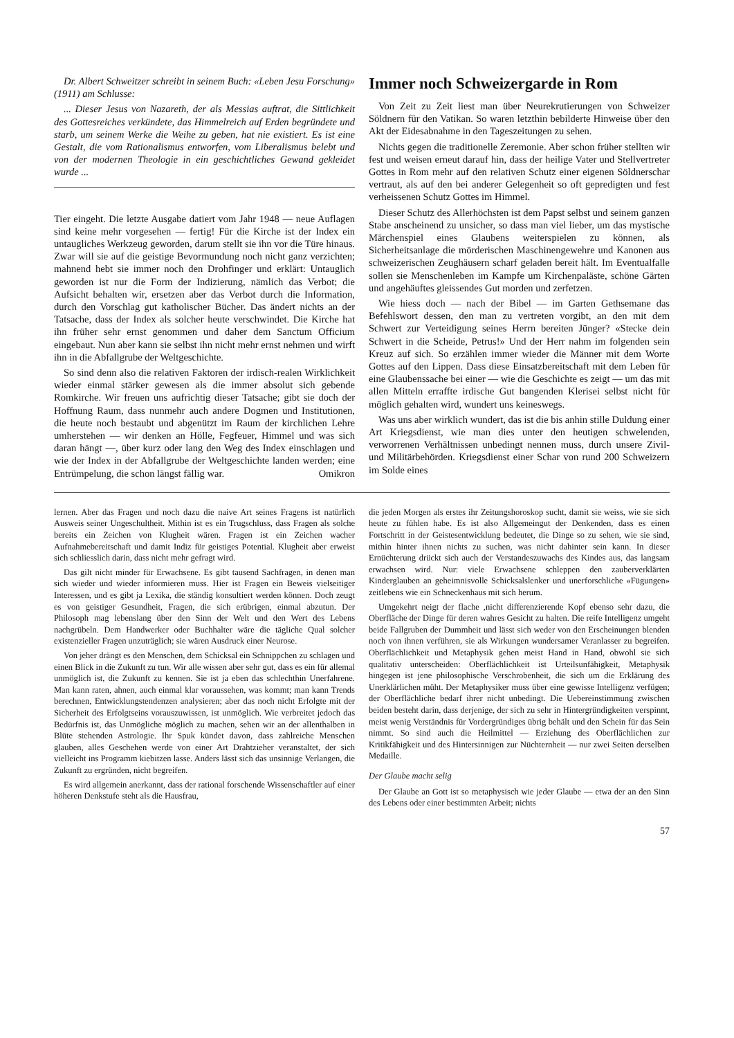Dr. Albert Schweitzer schreibt in seinem Buch: «Leben Jesu Forschung» (1911) am Schlusse:
... Dieser Jesus von Nazareth, der als Messias auftrat, die Sittlichkeit des Gottesreiches verkündete, das Himmelreich auf Erden begründete und starb, um seinem Werke die Weihe zu geben, hat nie existiert. Es ist eine Gestalt, die vom Rationalismus entworfen, vom Liberalismus belebt und von der modernen Theologie in ein geschichtliches Gewand gekleidet wurde ...
Tier eingeht. Die letzte Ausgabe datiert vom Jahr 1948 — neue Auflagen sind keine mehr vorgesehen — fertig! Für die Kirche ist der Index ein untaugliches Werkzeug geworden, darum stellt sie ihn vor die Türe hinaus. Zwar will sie auf die geistige Bevormundung noch nicht ganz verzichten; mahnend hebt sie immer noch den Drohfinger und erklärt: Untauglich geworden ist nur die Form der Indizierung, nämlich das Verbot; die Aufsicht behalten wir, ersetzen aber das Verbot durch die Information, durch den Vorschlag gut katholischer Bücher. Das ändert nichts an der Tatsache, dass der Index als solcher heute verschwindet. Die Kirche hat ihn früher sehr ernst genommen und daher dem Sanctum Officium eingebaut. Nun aber kann sie selbst ihn nicht mehr ernst nehmen und wirft ihn in die Abfallgrube der Weltgeschichte.
So sind denn also die relativen Faktoren der irdisch-realen Wirklichkeit wieder einmal stärker gewesen als die immer absolut sich gebende Romkirche. Wir freuen uns aufrichtig dieser Tatsache; gibt sie doch der Hoffnung Raum, dass nunmehr auch andere Dogmen und Institutionen, die heute noch bestaubt und abgenützt im Raum der kirchlichen Lehre umherstehen — wir denken an Hölle, Fegfeuer, Himmel und was sich daran hängt —, über kurz oder lang den Weg des Index einschlagen und wie der Index in der Abfallgrube der Weltgeschichte landen werden; eine Entrümpelung, die schon längst fällig war. Omikron
Immer noch Schweizergarde in Rom
Von Zeit zu Zeit liest man über Neurekrutierungen von Schweizer Söldnern für den Vatikan. So waren letzthin bebilderte Hinweise über den Akt der Eidesabnahme in den Tageszeitungen zu sehen.
Nichts gegen die traditionelle Zeremonie. Aber schon früher stellten wir fest und weisen erneut darauf hin, dass der heilige Vater und Stellvertreter Gottes in Rom mehr auf den relativen Schutz einer eigenen Söldnerschar vertraut, als auf den bei anderer Gelegenheit so oft gepredigten und fest verheissenen Schutz Gottes im Himmel.
Dieser Schutz des Allerhöchsten ist dem Papst selbst und seinem ganzen Stabe anscheinend zu unsicher, so dass man viel lieber, um das mystische Märchenspiel eines Glaubens weiterspielen zu können, als Sicherheitsanlage die mörderischen Maschinengewehre und Kanonen aus schweizerischen Zeughäusern scharf geladen bereit hält. Im Eventualfalle sollen sie Menschenleben im Kampfe um Kirchenpaläste, schöne Gärten und angehäuftes gleissendes Gut morden und zerfetzen.
Wie hiess doch — nach der Bibel — im Garten Gethsemane das Befehlswort dessen, den man zu vertreten vorgibt, an den mit dem Schwert zur Verteidigung seines Herrn bereiten Jünger? «Stecke dein Schwert in die Scheide, Petrus!» Und der Herr nahm im folgenden sein Kreuz auf sich. So erzählen immer wieder die Männer mit dem Worte Gottes auf den Lippen. Dass diese Einsatzbereitschaft mit dem Leben für eine Glaubenssache bei einer — wie die Geschichte es zeigt — um das mit allen Mitteln erraffte irdische Gut bangenden Klerisei selbst nicht für möglich gehalten wird, wundert uns keineswegs.
Was uns aber wirklich wundert, das ist die bis anhin stille Duldung einer Art Kriegsdienst, wie man dies unter den heutigen schwelenden, verworrenen Verhältnissen unbedingt nennen muss, durch unsere Zivil- und Militärbehörden. Kriegsdienst einer Schar von rund 200 Schweizern im Solde eines
lernen. Aber das Fragen und noch dazu die naive Art seines Fragens ist natürlich Ausweis seiner Ungeschultheit. Mithin ist es ein Trugschluss, dass Fragen als solche bereits ein Zeichen von Klugheit wären. Fragen ist ein Zeichen wacher Aufnahmebereitschaft und damit Indiz für geistiges Potential. Klugheit aber erweist sich schliesslich darin, dass nicht mehr gefragt wird.
Das gilt nicht minder für Erwachsene. Es gibt tausend Sachfragen, in denen man sich wieder und wieder informieren muss. Hier ist Fragen ein Beweis vielseitiger Interessen, und es gibt ja Lexika, die ständig konsultiert werden können. Doch zeugt es von geistiger Gesundheit, Fragen, die sich erübrigen, einmal abzutun. Der Philosoph mag lebenslang über den Sinn der Welt und den Wert des Lebens nachgrübeln. Dem Handwerker oder Buchhalter wäre die tägliche Qual solcher existenzieller Fragen unzuträglich; sie wären Ausdruck einer Neurose.
Von jeher drängt es den Menschen, dem Schicksal ein Schnippchen zu schlagen und einen Blick in die Zukunft zu tun. Wir alle wissen aber sehr gut, dass es ein für allemal unmöglich ist, die Zukunft zu kennen. Sie ist ja eben das schlechthin Unerfahrene. Man kann raten, ahnen, auch einmal klar voraussehen, was kommt; man kann Trends berechnen, Entwicklungstendenzen analysieren; aber das noch nicht Erfolgte mit der Sicherheit des Erfolgtseins vorauszuwissen, ist unmöglich. Wie verbreitet jedoch das Bedürfnis ist, das Unmögliche möglich zu machen, sehen wir an der allenthalben in Blüte stehenden Astrologie. Ihr Spuk kündet davon, dass zahlreiche Menschen glauben, alles Geschehen werde von einer Art Drahtzieher veranstaltet, der sich vielleicht ins Programm kiebitzen lasse. Anders lässt sich das unsinnige Verlangen, die Zukunft zu ergründen, nicht begreifen.
Es wird allgemein anerkannt, dass der rational forschende Wissenschaftler auf einer höheren Denkstufe steht als die Hausfrau,
die jeden Morgen als erstes ihr Zeitungshoroskop sucht, damit sie weiss, wie sie sich heute zu fühlen habe. Es ist also Allgemeingut der Denkenden, dass es einen Fortschritt in der Geistesentwicklung bedeutet, die Dinge so zu sehen, wie sie sind, mithin hinter ihnen nichts zu suchen, was nicht dahinter sein kann. In dieser Ernüchterung drückt sich auch der Verstandeszuwachs des Kindes aus, das langsam erwachsen wird. Nur: viele Erwachsene schleppen den zauberverklärten Kinderglauben an geheimnisvolle Schicksalslenker und unerforschliche «Fügungen» zeitlebens wie ein Schneckenhaus mit sich herum.
Umgekehrt neigt der flache ,nicht differenzierende Kopf ebenso sehr dazu, die Oberfläche der Dinge für deren wahres Gesicht zu halten. Die reife Intelligenz umgeht beide Fallgruben der Dummheit und lässt sich weder von den Erscheinungen blenden noch von ihnen verführen, sie als Wirkungen wundersamer Veranlasser zu begreifen. Oberflächlichkeit und Metaphysik gehen meist Hand in Hand, obwohl sie sich qualitativ unterscheiden: Oberflächlichkeit ist Urteilsunfähigkeit, Metaphysik hingegen ist jene philosophische Verschrobenheit, die sich um die Erklärung des Unerklärlichen müht. Der Metaphysiker muss über eine gewisse Intelligenz verfügen; der Oberflächliche bedarf ihrer nicht unbedingt. Die Uebereinstimmung zwischen beiden besteht darin, dass derjenige, der sich zu sehr in Hintergründigkeiten verspinnt, meist wenig Verständnis für Vordergründiges übrig behält und den Schein für das Sein nimmt. So sind auch die Heilmittel — Erziehung des Oberflächlichen zur Kritikfähigkeit und des Hintersinnigen zur Nüchternheit — nur zwei Seiten derselben Medaille.
Der Glaube macht selig
Der Glaube an Gott ist so metaphysisch wie jeder Glaube — etwa der an den Sinn des Lebens oder einer bestimmten Arbeit; nichts
57